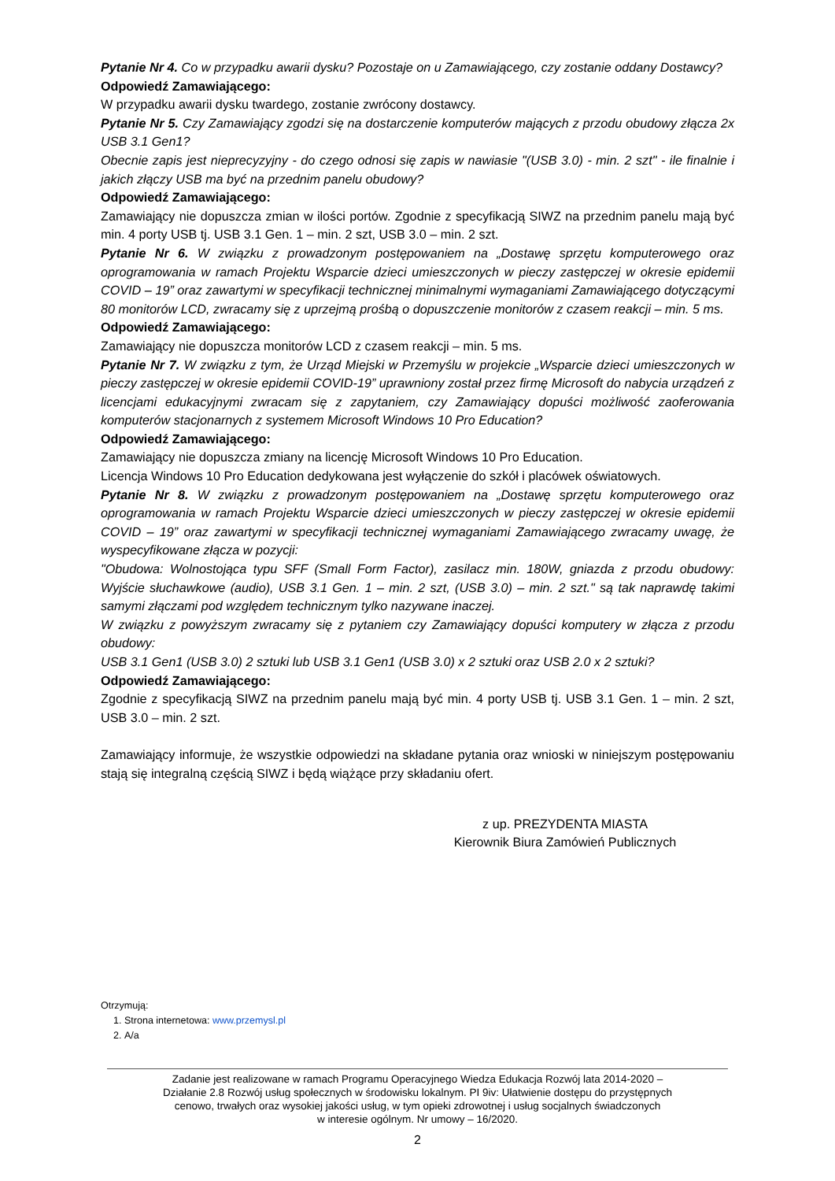Pytanie Nr 4. Co w przypadku awarii dysku? Pozostaje on u Zamawiającego, czy zostanie oddany Dostawcy?
Odpowiedź Zamawiającego:
W przypadku awarii dysku twardego, zostanie zwrócony dostawcy.
Pytanie Nr 5. Czy Zamawiający zgodzi się na dostarczenie komputerów mających z przodu obudowy złącza 2x USB 3.1 Gen1?
Obecnie zapis jest nieprecyzyjny - do czego odnosi się zapis w nawiasie "(USB 3.0) - min. 2 szt" - ile finalnie i jakich złączy USB ma być na przednim panelu obudowy?
Odpowiedź Zamawiającego:
Zamawiający nie dopuszcza zmian w ilości portów. Zgodnie z specyfikacją SIWZ na przednim panelu mają być min. 4 porty USB tj. USB 3.1 Gen. 1 – min. 2 szt, USB 3.0 – min. 2 szt.
Pytanie Nr 6. W związku z prowadzonym postępowaniem na „Dostawę sprzętu komputerowego oraz oprogramowania w ramach Projektu Wsparcie dzieci umieszczonych w pieczy zastępczej w okresie epidemii COVID – 19” oraz zawartymi w specyfikacji technicznej minimalnymi wymaganiami Zamawiającego dotyczącymi 80 monitorów LCD, zwracamy się z uprzejmą prośbą o dopuszczenie monitorów z czasem reakcji – min. 5 ms.
Odpowiedź Zamawiającego:
Zamawiający nie dopuszcza monitorów LCD z czasem reakcji – min. 5 ms.
Pytanie Nr 7. W związku z tym, że Urząd Miejski w Przemyślu w projekcie „Wsparcie dzieci umieszczonych w pieczy zastępczej w okresie epidemii COVID-19” uprawniony został przez firmę Microsoft do nabycia urządzeń z licencjami edukacyjnymi zwracam się z zapytaniem, czy Zamawiający dopuści możliwość zaoferowania komputerów stacjonarnych z systemem Microsoft Windows 10 Pro Education?
Odpowiedź Zamawiającego:
Zamawiający nie dopuszcza zmiany na licencję Microsoft Windows 10 Pro Education.
Licencja Windows 10 Pro Education dedykowana jest wyłączenie do szkół i placówek oświatowych.
Pytanie Nr 8. W związku z prowadzonym postępowaniem na „Dostawę sprzętu komputerowego oraz oprogramowania w ramach Projektu Wsparcie dzieci umieszczonych w pieczy zastępczej w okresie epidemii COVID – 19” oraz zawartymi w specyfikacji technicznej wymaganiami Zamawiającego zwracamy uwagę, że wyspecyfikowane złącza w pozycji:
"Obudowa: Wolnostojąca typu SFF (Small Form Factor), zasilacz min. 180W, gniazda z przodu obudowy: Wyjście słuchawkowe (audio), USB 3.1 Gen. 1 – min. 2 szt, (USB 3.0) – min. 2 szt." są tak naprawdę takimi samymi złączami pod względem technicznym tylko nazywane inaczej.
W związku z powyższym zwracamy się z pytaniem czy Zamawiający dopuści komputery w złącza z przodu obudowy:
USB 3.1 Gen1 (USB 3.0) 2 sztuki lub USB 3.1 Gen1 (USB 3.0) x 2 sztuki oraz USB 2.0 x 2 sztuki?
Odpowiedź Zamawiającego:
Zgodnie z specyfikacją SIWZ na przednim panelu mają być min. 4 porty USB tj. USB 3.1 Gen. 1 – min. 2 szt, USB 3.0 – min. 2 szt.
Zamawiający informuje, że wszystkie odpowiedzi na składane pytania oraz wnioski w niniejszym postępowaniu stają się integralną częścią SIWZ i będą wiążące przy składaniu ofert.
z up. PREZYDENTA MIASTA
Kierownik Biura Zamówień Publicznych
Otrzymują:
1. Strona internetowa: www.przemysl.pl
2. A/a
Zadanie jest realizowane w ramach Programu Operacyjnego Wiedza Edukacja Rozwój lata 2014-2020 –
Działanie 2.8 Rozwój usług społecznych w środowisku lokalnym. PI 9iv: Ułatwienie dostępu do przystępnych
cenowo, trwałych oraz wysokiej jakości usług, w tym opieki zdrowotnej i usług socjalnych świadczonych
w interesie ogólnym. Nr umowy – 16/2020.
2